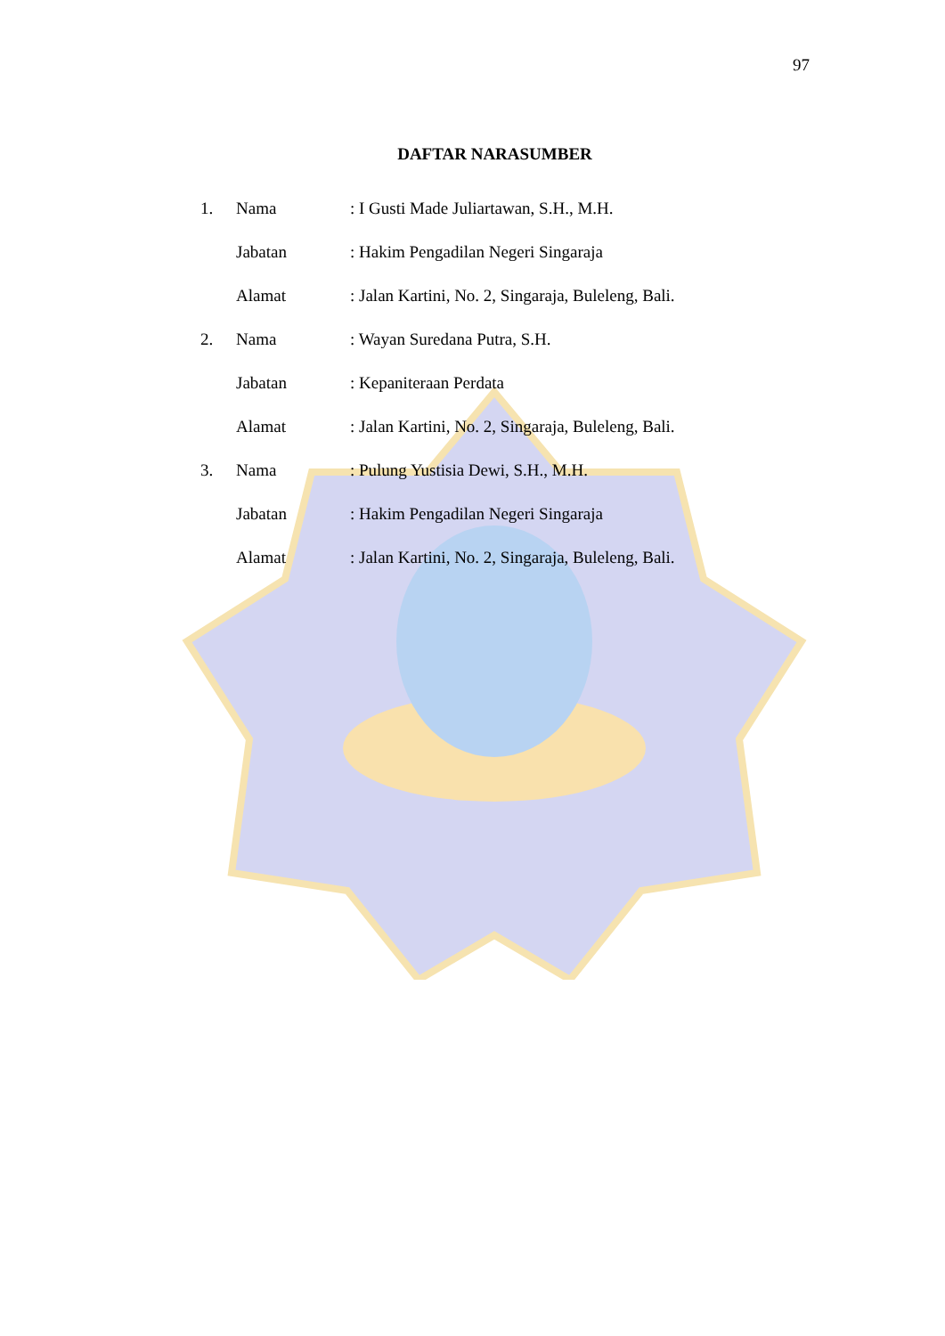97
DAFTAR NARASUMBER
| 1. | Nama | : I Gusti Made Juliartawan, S.H., M.H. |
| | Jabatan | : Hakim Pengadilan Negeri Singaraja |
| | Alamat | : Jalan Kartini, No. 2, Singaraja, Buleleng, Bali. |
| 2. | Nama | : Wayan Suredana Putra, S.H. |
| | Jabatan | : Kepaniteraan Perdata |
| | Alamat | : Jalan Kartini, No. 2, Singaraja, Buleleng, Bali. |
| 3. | Nama | : Pulung Yustisia Dewi, S.H., M.H. |
| | Jabatan | : Hakim Pengadilan Negeri Singaraja |
| | Alamat | : Jalan Kartini, No. 2, Singaraja, Buleleng, Bali. |